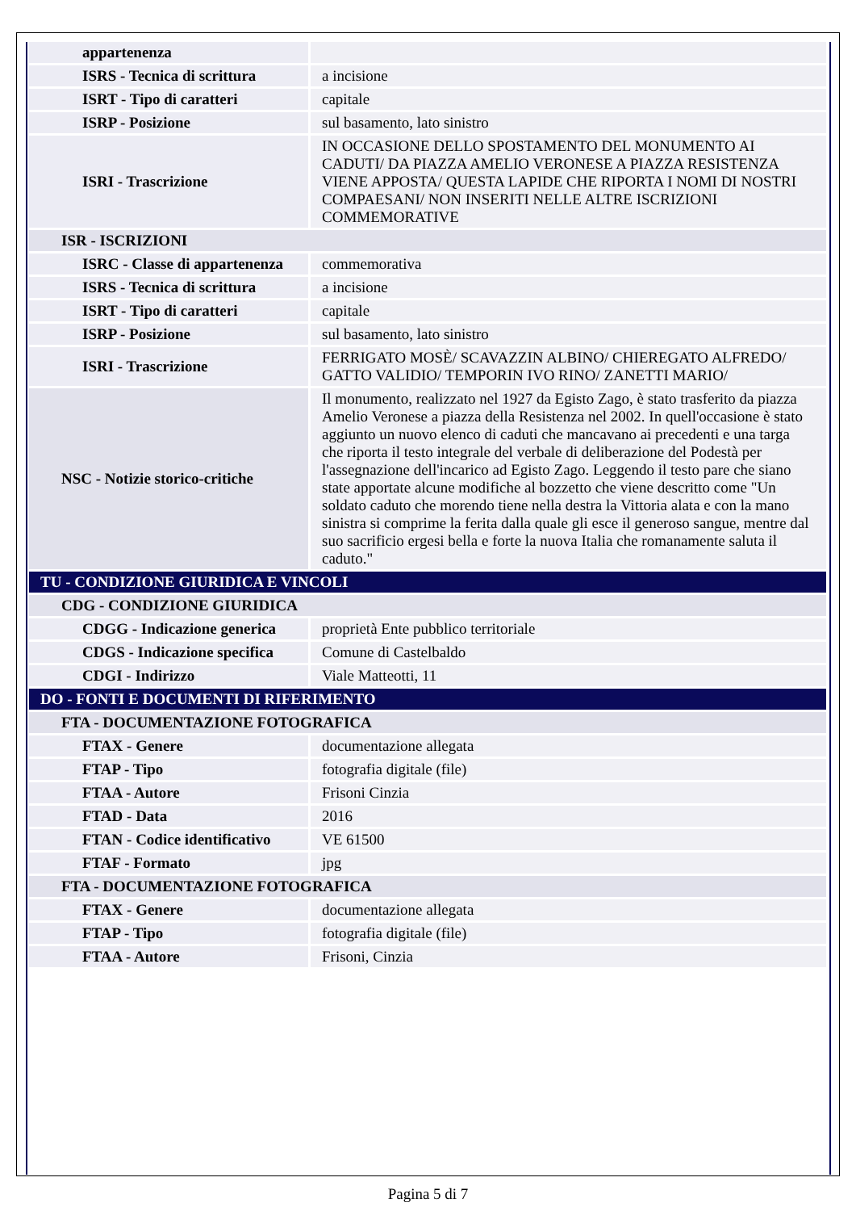| appartenenza | |
| ISRS - Tecnica di scrittura | a incisione |
| ISRT - Tipo di caratteri | capitale |
| ISRP - Posizione | sul basamento, lato sinistro |
| ISRI - Trascrizione | IN OCCASIONE DELLO SPOSTAMENTO DEL MONUMENTO AI CADUTI/ DA PIAZZA AMELIO VERONESE A PIAZZA RESISTENZA VIENE APPOSTA/ QUESTA LAPIDE CHE RIPORTA I NOMI DI NOSTRI COMPAESANI/ NON INSERITI NELLE ALTRE ISCRIZIONI COMMEMORATIVE |
| ISR - ISCRIZIONI | |
| ISRC - Classe di appartenenza | commemorativa |
| ISRS - Tecnica di scrittura | a incisione |
| ISRT - Tipo di caratteri | capitale |
| ISRP - Posizione | sul basamento, lato sinistro |
| ISRI - Trascrizione | FERRIGATO MOSÈ/ SCAVAZZIN ALBINO/ CHIEREGATO ALFREDO/ GATTO VALIDIO/ TEMPORIN IVO RINO/ ZANETTI MARIO/ |
| NSC - Notizie storico-critiche | Il monumento, realizzato nel 1927 da Egisto Zago, è stato trasferito da piazza Amelio Veronese a piazza della Resistenza nel 2002. In quell'occasione è stato aggiunto un nuovo elenco di caduti che mancavano ai precedenti e una targa che riporta il testo integrale del verbale di deliberazione del Podestà per l'assegnazione dell'incarico ad Egisto Zago. Leggendo il testo pare che siano state apportate alcune modifiche al bozzetto che viene descritto come "Un soldato caduto che morendo tiene nella destra la Vittoria alata e con la mano sinistra si comprime la ferita dalla quale gli esce il generoso sangue, mentre dal suo sacrificio ergesi bella e forte la nuova Italia che romanamente saluta il caduto." |
| TU - CONDIZIONE GIURIDICA E VINCOLI | |
| CDG - CONDIZIONE GIURIDICA | |
| CDGG - Indicazione generica | proprietà Ente pubblico territoriale |
| CDGS - Indicazione specifica | Comune di Castelbaldo |
| CDGI - Indirizzo | Viale Matteotti, 11 |
| DO - FONTI E DOCUMENTI DI RIFERIMENTO | |
| FTA - DOCUMENTAZIONE FOTOGRAFICA | |
| FTAX - Genere | documentazione allegata |
| FTAP - Tipo | fotografia digitale (file) |
| FTAA - Autore | Frisoni Cinzia |
| FTAD - Data | 2016 |
| FTAN - Codice identificativo | VE 61500 |
| FTAF - Formato | jpg |
| FTA - DOCUMENTAZIONE FOTOGRAFICA | |
| FTAX - Genere | documentazione allegata |
| FTAP - Tipo | fotografia digitale (file) |
| FTAA - Autore | Frisoni, Cinzia |
Pagina 5 di 7